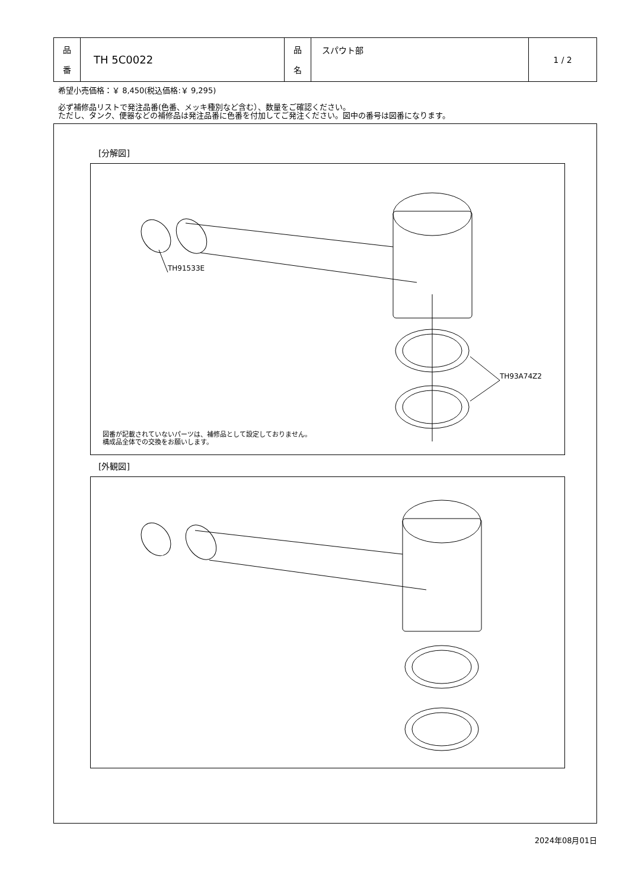| 品 番 | TH 5C0022 | 品 名 | スパウト部 | 1 / 2 |
希望小売価格：￥ 8,450(税込価格:￥ 9,295)
必ず補修品リストで発注品番(色番、メッキ種別など含む）、数量をご確認ください。
ただし、タンク、便器などの補修品は発注品番に色番を付加してご発注ください。図中の番号は図番になります。
[分解図]
TH91533E
TH93A74Z2
図番が記載されていないパーツは、補修品として設定しておりません。
構成品全体での交換をお願いします。
[外観図]
2024年08月01日